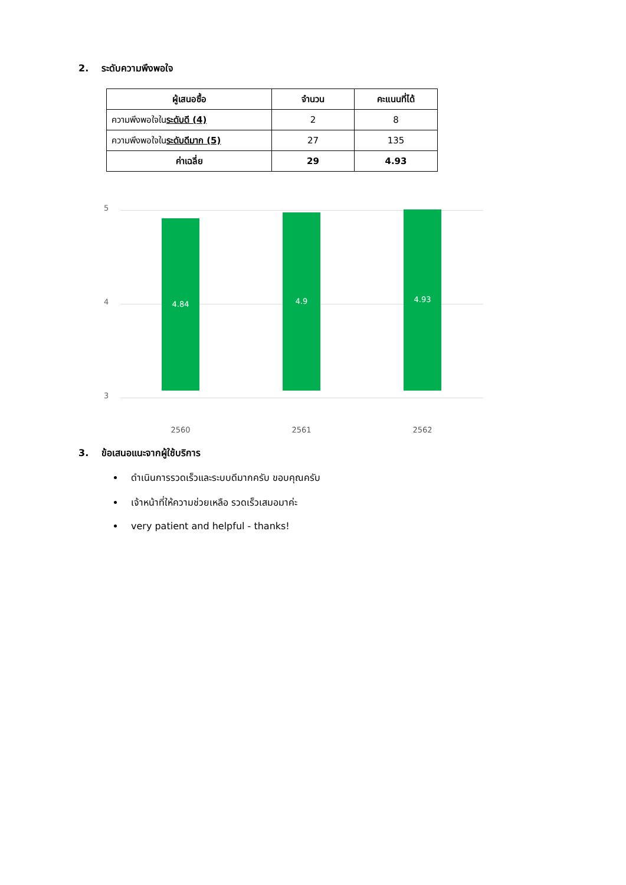2. ระดับความพึงพอใจ
| ผู้เสนอซื้อ | จำนวน | คะแนนที่ได้ |
| --- | --- | --- |
| ความพึงพอใจใน ระดับดี (4) | 2 | 8 |
| ความพึงพอใจใน ระดับดีมาก (5) | 27 | 135 |
| ค่าเฉลี่ย | 29 | 4.93 |
5
4
3
4.84 4.9 4.93
2560 2561 2562
3. ข้อเสนอแนะจากผู้ใช้บริการ
ดำเนินการรวดเร็วและระบบดีมากครับ ขอบคุณครับ
เจ้าหน้าที่ให้ความช่วยเหลือ รวดเร็วเสมอมาค่ะ
very patient and helpful - thanks!